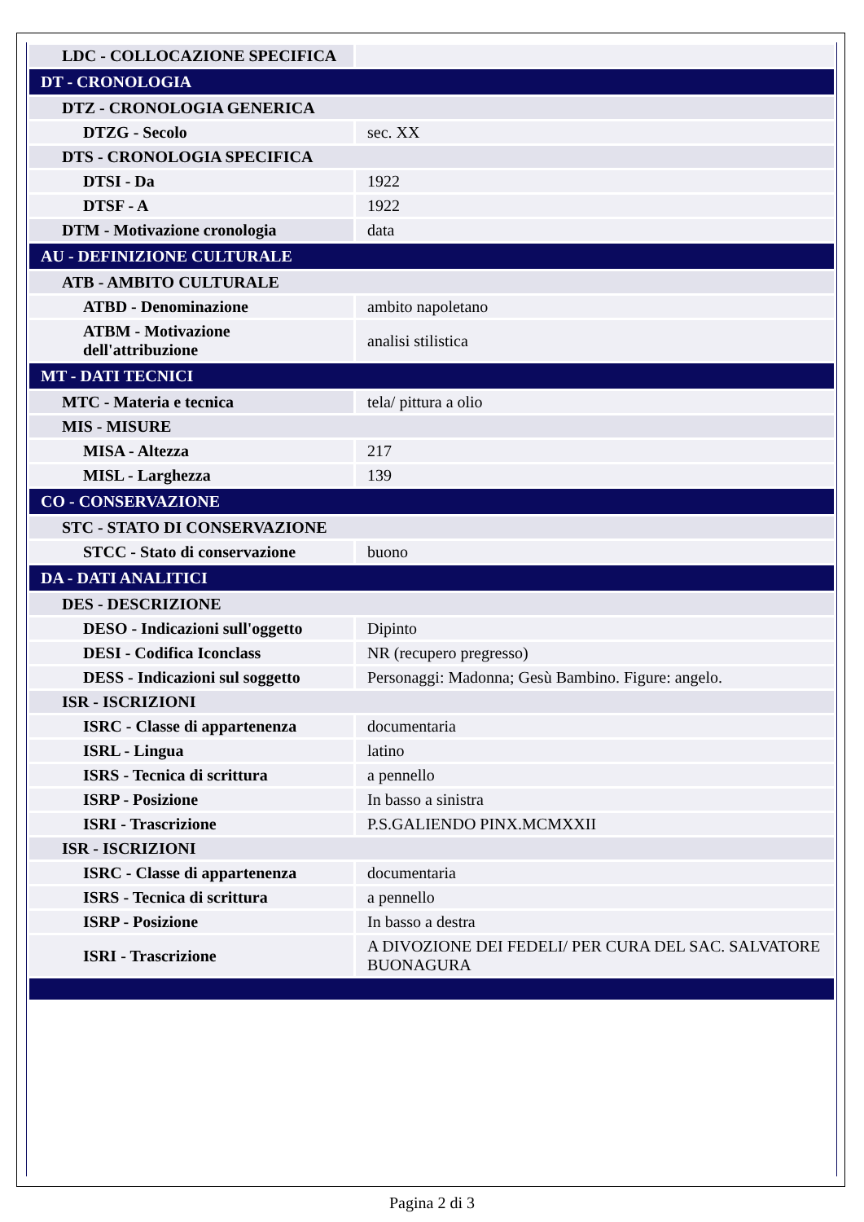| LDC - COLLOCAZIONE SPECIFICA | |
| DT - CRONOLOGIA | |
| DTZ - CRONOLOGIA GENERICA | |
| DTZG - Secolo | sec. XX |
| DTS - CRONOLOGIA SPECIFICA | |
| DTSI - Da | 1922 |
| DTSF - A | 1922 |
| DTM - Motivazione cronologia | data |
| AU - DEFINIZIONE CULTURALE | |
| ATB - AMBITO CULTURALE | |
| ATBD - Denominazione | ambito napoletano |
| ATBM - Motivazione dell'attribuzione | analisi stilistica |
| MT - DATI TECNICI | |
| MTC - Materia e tecnica | tela/ pittura a olio |
| MIS - MISURE | |
| MISA - Altezza | 217 |
| MISL - Larghezza | 139 |
| CO - CONSERVAZIONE | |
| STC - STATO DI CONSERVAZIONE | |
| STCC - Stato di conservazione | buono |
| DA - DATI ANALITICI | |
| DES - DESCRIZIONE | |
| DESO - Indicazioni sull'oggetto | Dipinto |
| DESI - Codifica Iconclass | NR (recupero pregresso) |
| DESS - Indicazioni sul soggetto | Personaggi: Madonna; Gesù Bambino. Figure: angelo. |
| ISR - ISCRIZIONI | |
| ISRC - Classe di appartenenza | documentaria |
| ISRL - Lingua | latino |
| ISRS - Tecnica di scrittura | a pennello |
| ISRP - Posizione | In basso a sinistra |
| ISRI - Trascrizione | P.S.GALIENDO PINX.MCMXXII |
| ISR - ISCRIZIONI | |
| ISRC - Classe di appartenenza | documentaria |
| ISRS - Tecnica di scrittura | a pennello |
| ISRP - Posizione | In basso a destra |
| ISRI - Trascrizione | A DIVOZIONE DEI FEDELI/ PER CURA DEL SAC. SALVATORE BUONAGURA |
Pagina 2 di 3